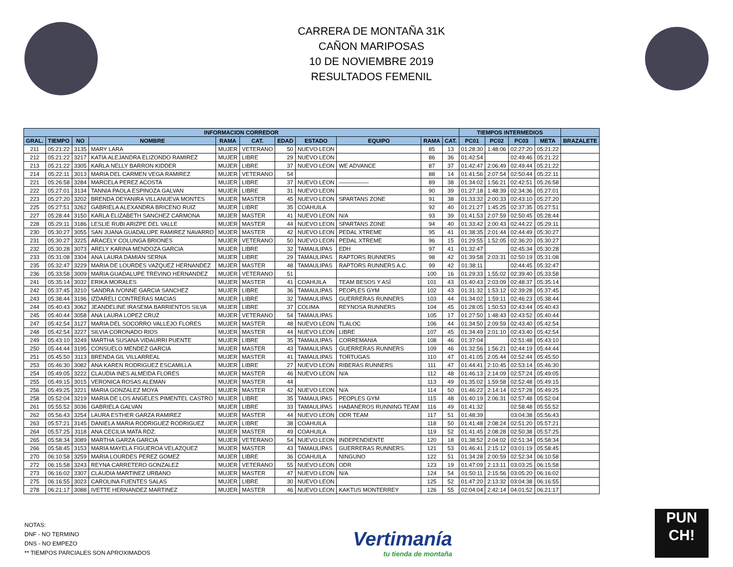CARRERA DE MONTAÑA 31K
CAÑON MARIPOSAS
10 DE NOVIEMBRE 2019
RESULTADOS FEMENIL
| INFORMACION CORREDOR | | | | | | | | | | | TIEMPOS INTERMEDIOS | | | | |
| --- | --- | --- | --- | --- | --- | --- | --- | --- | --- | --- | --- | --- | --- | --- | --- |
| GRAL. | TIEMPO | NO | NOMBRE | RAMA | CAT. | EDAD | ESTADO | EQUIPO | RAMA | CAT. | PC01 | PC02 | PC03 | META | BRAZALETE |
| 211 | 05:21:22 | 3135 | MARY LARA | MUJER | VETERANO | 50 | NUEVO LEON | | 85 | 13 | 01:28:30 | 1:48:06 | 02:27:20 | 05:21:22 | |
| 212 | 05:21:22 | 3217 | KATIA ALEJANDRA ELIZONDO RAMIREZ | MUJER | LIBRE | 29 | NUEVO LEON | | 86 | 36 | 01:42:54 | | 02:49:46 | 05:21:22 | |
| 213 | 05:21:22 | 3305 | KARLA NELLY BARRON KIDDER | MUJER | LIBRE | 37 | NUEVO LEON | WE ADVANCE | 87 | 37 | 01:42:47 | 2:06:49 | 02:49:44 | 05:21:22 | |
| 214 | 05:22:11 | 3013 | MARIA DEL CARMEN VEGA RAMIREZ | MUJER | VETERANO | 54 | | | 88 | 14 | 01:41:56 | 2:07:54 | 02:50:44 | 05:22:11 | |
| 221 | 05:26:58 | 3284 | MARCELA PEREZ ACOSTA | MUJER | LIBRE | 37 | NUEVO LEON | —————- | 89 | 38 | 01:34:02 | 1:56:21 | 02:42:51 | 05:26:58 | |
| 222 | 05:27:01 | 3134 | TANNIA PAOLA ESPINOZA GALVAN | MUJER | LIBRE | 31 | NUEVO LEON | | 90 | 39 | 01:27:18 | 1:48:39 | 02:34:36 | 05:27:01 | |
| 223 | 05:27:20 | 3202 | BRENDA DEYANIRA VILLANUEVA MONTES | MUJER | MASTER | 45 | NUEVO LEON | SPARTANS ZONE | 91 | 38 | 01:33:32 | 2:00:33 | 02:43:10 | 05:27:20 | |
| 225 | 05:27:51 | 3262 | GABRIELA ALEXANDRA BRICENO RUIZ | MUJER | LIBRE | 35 | COAHUILA | | 92 | 40 | 01:21:27 | 1:45:25 | 02:37:35 | 05:27:51 | |
| 227 | 05:28:44 | 3150 | KARLA ELIZABETH SANCHEZ CARMONA | MUJER | MASTER | 41 | NUEVO LEON | N/A | 93 | 39 | 01:41:53 | 2:07:59 | 02:50:45 | 05:28:44 | |
| 228 | 05:29:11 | 3186 | LESLIE RUBI ARIZPE DEL VALLE | MUJER | MASTER | 44 | NUEVO LEON | SPARTANS ZONE | 94 | 40 | 01:33:42 | 2:00:43 | 02:44:22 | 05:29:11 | |
| 230 | 05:30:27 | 3055 | SAN JUANA GUADALUPE RAMIREZ NAVARRO | MUJER | MASTER | 42 | NUEVO LEON | PEDAL XTREME | 95 | 41 | 01:38:35 | 2:01:44 | 02:44:49 | 05:30:27 | |
| 231 | 05:30:27 | 3225 | ARACELY COLUNGA BRIONES | MUJER | VETERANO | 50 | NUEVO LEON | PEDAL XTREME | 96 | 15 | 01:29:55 | 1:52:05 | 02:36:20 | 05:30:27 | |
| 232 | 05:30:28 | 3073 | ARELY KARINA MENDOZA GARCIA | MUJER | LIBRE | 32 | TAMAULIPAS | EDH | 97 | 41 | 01:32:47 | | 02:45:34 | 05:30:28 | |
| 233 | 05:31:08 | 3304 | ANA LAURA DAMIAN SERNA | MUJER | LIBRE | 29 | TAMAULIPAS | RAPTORS RUNNERS | 98 | 42 | 01:39:58 | 2:03:31 | 02:50:19 | 05:31:08 | |
| 235 | 05:32:47 | 3229 | MARIA DE LOURDES VAZQUEZ HERNANDEZ | MUJER | MASTER | 48 | TAMAULIPAS | RAPTORS RUNNERS A.C. | 99 | 42 | 01:38:11 | | 02:44:45 | 05:32:47 | |
| 236 | 05:33:58 | 3009 | MARIA GUADALUPE TREVINO HERNANDEZ | MUJER | VETERANO | 51 | | | 100 | 16 | 01:29:33 | 1:55:02 | 02:39:40 | 05:33:58 | |
| 241 | 05:35:14 | 3032 | ERIKA MORALES | MUJER | MASTER | 41 | COAHUILA | TEAM BESOS Y ASÍ | 101 | 43 | 01:40:43 | 2:03:09 | 02:48:37 | 05:35:14 | |
| 242 | 05:37:45 | 3210 | SANDRA IVONNE GARCIA SANCHEZ | MUJER | LIBRE | 36 | TAMAULIPAS | PEOPLES GYM | 102 | 43 | 01:31:32 | 1:53:12 | 02:39:28 | 05:37:45 | |
| 243 | 05:38:44 | 3196 | IZDARELI CONTRERAS MACIAS | MUJER | LIBRE | 32 | TAMAULIPAS | GUERRERAS RUNNERS | 103 | 44 | 01:34:02 | 1:59:11 | 02:46:23 | 05:38:44 | |
| 244 | 05:40:43 | 3062 | JEANDELINE IRASEMA BARRIENTOS SILVA | MUJER | LIBRE | 37 | COLIMA | REYNOSA RUNNERS | 104 | 45 | 01:28:05 | 1:50:53 | 02:43:44 | 05:40:43 | |
| 245 | 05:40:44 | 3058 | ANA LAURA LOPEZ CRUZ | MUJER | VETERANO | 54 | TAMAULIPAS | | 105 | 17 | 01:27:50 | 1:48:43 | 02:43:52 | 05:40:44 | |
| 247 | 05:42:54 | 3127 | MARIA DEL SOCORRO VALLEJO FLORES | MUJER | MASTER | 48 | NUEVO LEON | TLALOC | 106 | 44 | 01:34:50 | 2:09:59 | 02:43:40 | 05:42:54 | |
| 248 | 05:42:54 | 3227 | SILVIA CORONADO RIOS | MUJER | MASTER | 44 | NUEVO LEON | LIBRE | 107 | 45 | 01:34:49 | 2:01:10 | 02:43:40 | 05:42:54 | |
| 249 | 05:43:10 | 3249 | MARTHA SUSANA VIDAURRI PUENTE | MUJER | LIBRE | 35 | TAMAULIPAS | CORREMANIA | 108 | 46 | 01:37:04 | | 02:51:48 | 05:43:10 | |
| 250 | 05:44:44 | 3195 | CONSUELO MENDEZ GARCIA | MUJER | MASTER | 43 | TAMAULIPAS | GUERRERAS RUNNERS | 109 | 46 | 01:32:56 | 1:56:21 | 02:44:19 | 05:44:44 | |
| 251 | 05:45:50 | 3113 | BRENDA GIL VILLARREAL | MUJER | MASTER | 41 | TAMAULIPAS | TORTUGAS | 110 | 47 | 01:41:05 | 2:05:44 | 02:52:44 | 05:45:50 | |
| 253 | 05:46:30 | 3082 | ANA KAREN RODRIGUEZ ESCAMILLA | MUJER | LIBRE | 27 | NUEVO LEON | RIBERAS RUNNERS | 111 | 47 | 01:44:41 | 2:10:45 | 02:53:14 | 05:46:30 | |
| 254 | 05:49:05 | 3222 | CLAUDIA INES ALMEIDA FLORES | MUJER | MASTER | 46 | NUEVO LEON | N/A | 112 | 48 | 01:46:13 | 2:14:09 | 02:57:24 | 05:49:05 | |
| 255 | 05:49:15 | 3015 | VERONICA ROSAS ALEMAN | MUJER | MASTER | 44 | | | 113 | 49 | 01:35:02 | 1:59:58 | 02:52:48 | 05:49:15 | |
| 256 | 05:49:25 | 3221 | MARIA GONZALEZ MOYA | MUJER | MASTER | 42 | NUEVO LEON | N/A | 114 | 50 | 01:46:22 | 2:14:14 | 02:57:28 | 05:49:25 | |
| 258 | 05:52:04 | 3219 | MARIA DE LOS ANGELES PIMENTEL CASTRO | MUJER | LIBRE | 35 | TAMAULIPAS | PEOPLES GYM | 115 | 48 | 01:40:19 | 2:06:31 | 02:57:48 | 05:52:04 | |
| 261 | 05:55:52 | 3036 | GABRIELA GALVAN | MUJER | LIBRE | 33 | TAMAULIPAS | HABANEROS RUNNING TEAM | 116 | 49 | 01:41:32 | | 02:58:48 | 05:55:52 | |
| 262 | 05:56:43 | 3254 | LAURA ESTHER GARZA RAMIREZ | MUJER | MASTER | 44 | NUEVO LEON | ODR TEAM | 117 | 51 | 01:48:39 | | 03:04:38 | 05:56:43 | |
| 263 | 05:57:21 | 3145 | DANIELA MARIA RODRIGUEZ RODRIGUEZ | MUJER | LIBRE | 38 | COAHUILA | | 118 | 50 | 01:41:48 | 2:08:24 | 02:51:20 | 05:57:21 | |
| 264 | 05:57:25 | 3118 | ANA CECILIA MATA RDZ. | MUJER | MASTER | 49 | COAHUILA | | 119 | 52 | 01:41:45 | 2:08:28 | 02:50:38 | 05:57:25 | |
| 265 | 05:58:34 | 3089 | MARTHA GARZA GARCIA | MUJER | VETERANO | 54 | NUEVO LEON | INDEPENDIENTE | 120 | 18 | 01:38:52 | 2:04:02 | 02:51:34 | 05:58:34 | |
| 266 | 05:58:45 | 3153 | MARIA MAYELA FIGUEROA VELAZQUEZ | MUJER | MASTER | 43 | TAMAULIPAS | GUERRERAS RUNNERS. | 121 | 53 | 01:46:41 | 2:15:12 | 03:01:19 | 05:58:45 | |
| 270 | 06:10:58 | 3259 | MARIA LOURDES PEREZ GOMEZ | MUJER | LIBRE | 36 | COAHUILA | NINGUNO | 122 | 51 | 01:34:28 | 2:00:59 | 02:52:34 | 06:10:58 | |
| 272 | 06:15:58 | 3243 | REYNA CARRETERO GONZALEZ | MUJER | VETERANO | 55 | NUEVO LEON | ODR | 123 | 19 | 01:47:09 | 2:13:11 | 03:03:25 | 06:15:58 | |
| 273 | 06:16:02 | 3307 | CLAUDIA MARTINEZ URBANO | MUJER | MASTER | 47 | NUEVO LEON | N/A | 124 | 54 | 01:50:11 | 2:15:56 | 03:05:20 | 06:16:02 | |
| 275 | 06:16:55 | 3023 | CAROLINA FUENTES SALAS | MUJER | LIBRE | 30 | NUEVO LEON | | 125 | 52 | 01:47:20 | 2:13:32 | 03:04:38 | 06:16:55 | |
| 278 | 06:21:17 | 3088 | IVETTE HERNANDEZ MARTINEZ | MUJER | MASTER | 46 | NUEVO LEON | KAKTUS MONTERREY | 126 | 55 | 02:04:04 | 2:42:14 | 04:01:52 | 06:21:17 | |
NOTAS:
DNF - NO TERMINO
DNS - NO EMPEZO
** TIEMPOS PARCIALES SON APROXIMADOS
Vertimanía
tu tienda de montaña
PUN
CH!